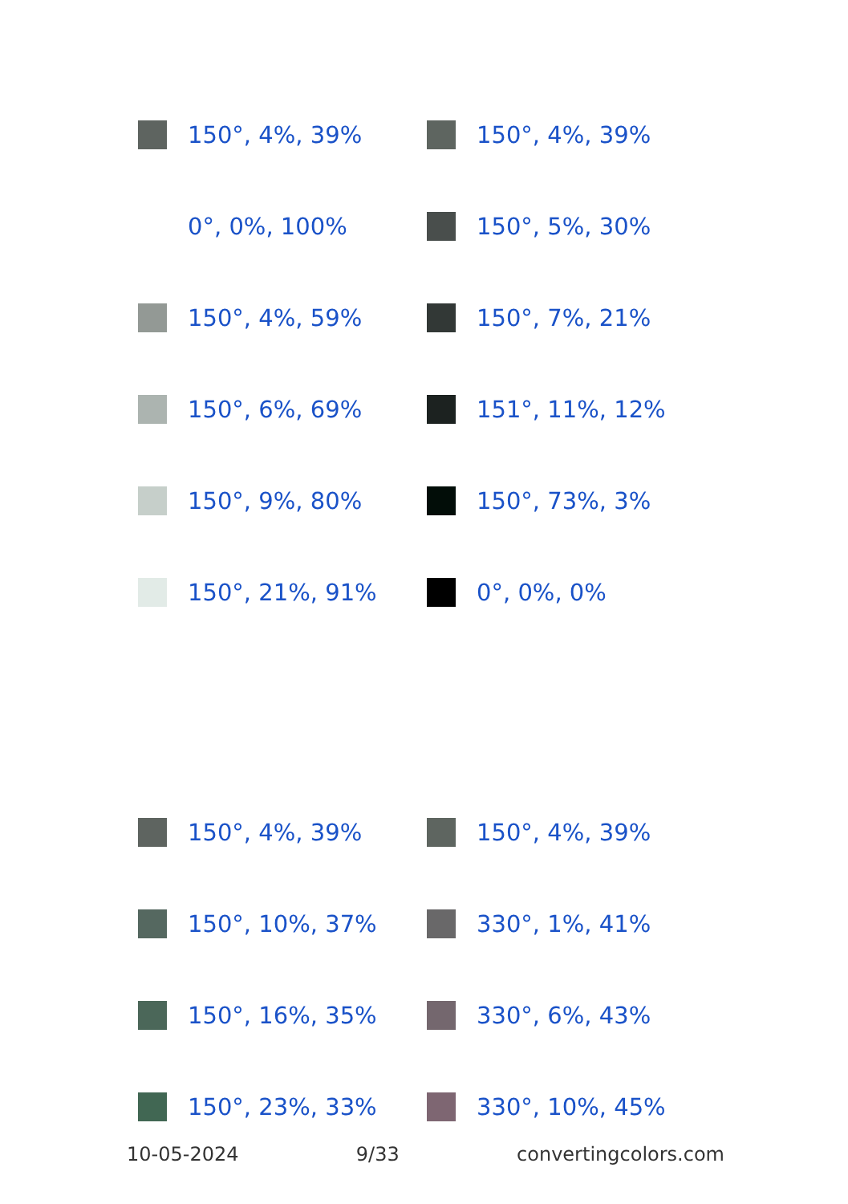150°, 4%, 39% 150°, 4%, 39%
0°, 0%, 100% 150°, 5%, 30%
150°, 4%, 59% 150°, 7%, 21%
150°, 6%, 69% 151°, 11%, 12%
150°, 9%, 80% 150°, 73%, 3%
150°, 21%, 91% 0°, 0%, 0%
150°, 4%, 39% 150°, 4%, 39%
150°, 10%, 37% 330°, 1%, 41%
150°, 16%, 35% 330°, 6%, 43%
150°, 23%, 33% 330°, 10%, 45%
10-05-2024 9/33 convertingcolors.com